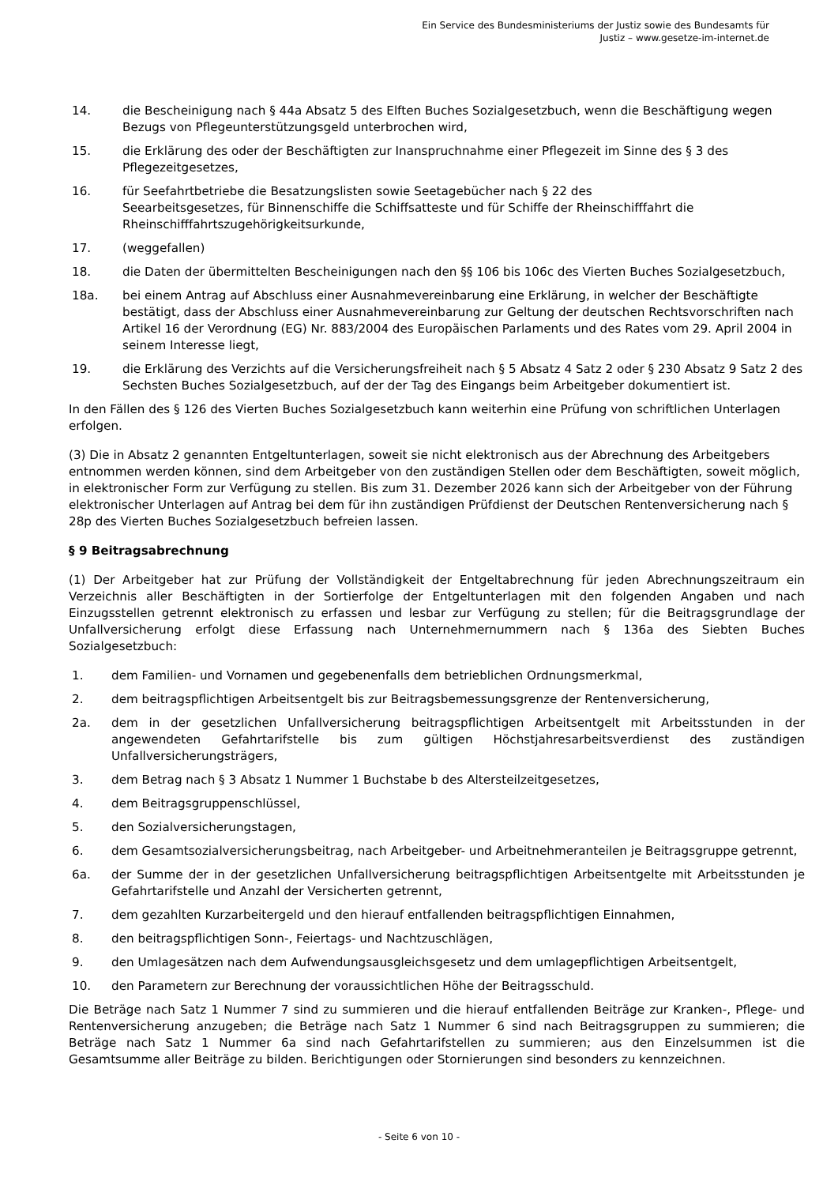Ein Service des Bundesministeriums der Justiz sowie des Bundesamts für
Justiz – www.gesetze-im-internet.de
14. die Bescheinigung nach § 44a Absatz 5 des Elften Buches Sozialgesetzbuch, wenn die Beschäftigung wegen Bezugs von Pflegeunterstützungsgeld unterbrochen wird,
15. die Erklärung des oder der Beschäftigten zur Inanspruchnahme einer Pflegezeit im Sinne des § 3 des Pflegezeitgesetzes,
16. für Seefahrtbetriebe die Besatzungslisten sowie Seetagebücher nach § 22 des
Seearbeitsgesetzes, für Binnenschiffe die Schiffsatteste und für Schiffe der Rheinschifffahrt die Rheinschifffahrtszugehörigkeitsurkunde,
17. (weggefallen)
18. die Daten der übermittelten Bescheinigungen nach den §§ 106 bis 106c des Vierten Buches Sozialgesetzbuch,
18a. bei einem Antrag auf Abschluss einer Ausnahmevereinbarung eine Erklärung, in welcher der Beschäftigte bestätigt, dass der Abschluss einer Ausnahmevereinbarung zur Geltung der deutschen Rechtsvorschriften nach Artikel 16 der Verordnung (EG) Nr. 883/2004 des Europäischen Parlaments und des Rates vom 29. April 2004 in seinem Interesse liegt,
19. die Erklärung des Verzichts auf die Versicherungsfreiheit nach § 5 Absatz 4 Satz 2 oder § 230 Absatz 9 Satz 2 des Sechsten Buches Sozialgesetzbuch, auf der der Tag des Eingangs beim Arbeitgeber dokumentiert ist.
In den Fällen des § 126 des Vierten Buches Sozialgesetzbuch kann weiterhin eine Prüfung von schriftlichen Unterlagen erfolgen.
(3) Die in Absatz 2 genannten Entgeltunterlagen, soweit sie nicht elektronisch aus der Abrechnung des Arbeitgebers entnommen werden können, sind dem Arbeitgeber von den zuständigen Stellen oder dem Beschäftigten, soweit möglich, in elektronischer Form zur Verfügung zu stellen. Bis zum 31. Dezember 2026 kann sich der Arbeitgeber von der Führung elektronischer Unterlagen auf Antrag bei dem für ihn zuständigen Prüfdienst der Deutschen Rentenversicherung nach § 28p des Vierten Buches Sozialgesetzbuch befreien lassen.
§ 9 Beitragsabrechnung
(1) Der Arbeitgeber hat zur Prüfung der Vollständigkeit der Entgeltabrechnung für jeden Abrechnungszeitraum ein Verzeichnis aller Beschäftigten in der Sortierfolge der Entgeltunterlagen mit den folgenden Angaben und nach Einzugsstellen getrennt elektronisch zu erfassen und lesbar zur Verfügung zu stellen; für die Beitragsgrundlage der Unfallversicherung erfolgt diese Erfassung nach Unternehmernummern nach § 136a des Siebten Buches Sozialgesetzbuch:
1. dem Familien- und Vornamen und gegebenenfalls dem betrieblichen Ordnungsmerkmal,
2. dem beitragspflichtigen Arbeitsentgelt bis zur Beitragsbemessungsgrenze der Rentenversicherung,
2a. dem in der gesetzlichen Unfallversicherung beitragspflichtigen Arbeitsentgelt mit Arbeitsstunden in der angewendeten Gefahrtarifstelle bis zum gültigen Höchstjahresarbeitsverdienst des zuständigen Unfallversicherungsträgers,
3. dem Betrag nach § 3 Absatz 1 Nummer 1 Buchstabe b des Altersteilzeitgesetzes,
4. dem Beitragsgruppenschlüssel,
5. den Sozialversicherungstagen,
6. dem Gesamtsozialversicherungsbeitrag, nach Arbeitgeber- und Arbeitnehmeranteilen je Beitragsgruppe getrennt,
6a. der Summe der in der gesetzlichen Unfallversicherung beitragspflichtigen Arbeitsentgelte mit Arbeitsstunden je Gefahrtarifstelle und Anzahl der Versicherten getrennt,
7. dem gezahlten Kurzarbeitergeld und den hierauf entfallenden beitragspflichtigen Einnahmen,
8. den beitragspflichtigen Sonn-, Feiertags- und Nachtzuschlägen,
9. den Umlagesätzen nach dem Aufwendungsausgleichsgesetz und dem umlagepflichtigen Arbeitsentgelt,
10. den Parametern zur Berechnung der voraussichtlichen Höhe der Beitragsschuld.
Die Beträge nach Satz 1 Nummer 7 sind zu summieren und die hierauf entfallenden Beiträge zur Kranken-, Pflege- und Rentenversicherung anzugeben; die Beträge nach Satz 1 Nummer 6 sind nach Beitragsgruppen zu summieren; die Beträge nach Satz 1 Nummer 6a sind nach Gefahrtarifstellen zu summieren; aus den Einzelsummen ist die Gesamtsumme aller Beiträge zu bilden. Berichtigungen oder Stornierungen sind besonders zu kennzeichnen.
- Seite 6 von 10 -